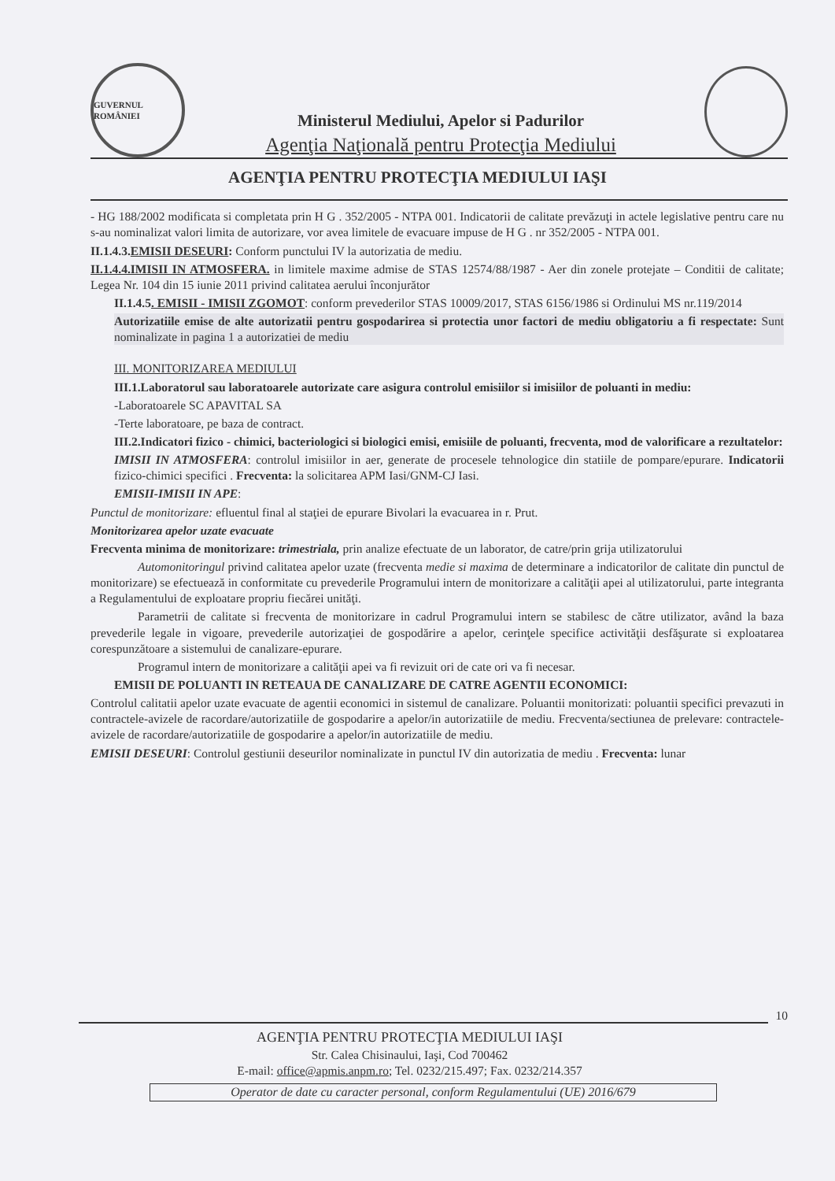GUVERNUL ROMÂNIEI
Ministerul Mediului, Apelor si Padurilor
Agenţia Naţională pentru Protecţia Mediului
AGENŢIA PENTRU PROTECŢIA MEDIULUI IAŞI
- HG 188/2002 modificata si completata prin H G . 352/2005 - NTPA 001. Indicatorii de calitate prevăzuţi in actele legislative pentru care nu s-au nominalizat valori limita de autorizare, vor avea limitele de evacuare impuse de H G . nr 352/2005 - NTPA 001.
II.1.4.3.EMISII DESEURI: Conform punctului IV la autorizatia de mediu.
II.1.4.4.IMISII IN ATMOSFERA. in limitele maxime admise de STAS 12574/88/1987 - Aer din zonele protejate – Conditii de calitate; Legea Nr. 104 din 15 iunie 2011 privind calitatea aerului înconjurător
II.1.4.5. EMISII - IMISII ZGOMOT: conform prevederilor STAS 10009/2017, STAS 6156/1986 si Ordinului MS nr.119/2014
Autorizatiile emise de alte autorizatii pentru gospodarirea si protectia unor factori de mediu obligatoriu a fi respectate: Sunt nominalizate in pagina 1 a autorizatiei de mediu
III. MONITORIZAREA MEDIULUI
III.1.Laboratorul sau laboratoarele autorizate care asigura controlul emisiilor si imisiilor de poluanti in mediu:
-Laboratoarele SC APAVITAL SA
-Terte laboratoare, pe baza de contract.
III.2.Indicatori fizico - chimici, bacteriologici si biologici emisi, emisiile de poluanti, frecventa, mod de valorificare a rezultatelor:
IMISII IN ATMOSFERA: controlul imisiilor in aer, generate de procesele tehnologice din statiile de pompare/epurare. Indicatorii fizico-chimici specifici . Frecventa: la solicitarea APM Iasi/GNM-CJ Iasi.
EMISII-IMISII IN APE:
Punctul de monitorizare: efluentul final al staţiei de epurare Bivolari la evacuarea in r. Prut.
Monitorizarea apelor uzate evacuate
Frecventa minima de monitorizare: trimestriala, prin analize efectuate de un laborator, de catre/prin grija utilizatorului
Automonitoringul privind calitatea apelor uzate (frecventa medie si maxima de determinare a indicatorilor de calitate din punctul de monitorizare) se efectuează in conformitate cu prevederile Programului intern de monitorizare a calităţii apei al utilizatorului, parte integranta a Regulamentului de exploatare propriu fiecărei unităţi.
Parametrii de calitate si frecventa de monitorizare in cadrul Programului intern se stabilesc de către utilizator, având la baza prevederile legale in vigoare, prevederile autorizaţiei de gospodărire a apelor, cerinţele specifice activităţii desfăşurate si exploatarea corespunzătoare a sistemului de canalizare-epurare.
Programul intern de monitorizare a calităţii apei va fi revizuit ori de cate ori va fi necesar.
EMISII DE POLUANTI IN RETEAUA DE CANALIZARE DE CATRE AGENTII ECONOMICI:
Controlul calitatii apelor uzate evacuate de agentii economici in sistemul de canalizare. Poluantii monitorizati: poluantii specifici prevazuti in contractele-avizele de racordare/autorizatiile de gospodarire a apelor/in autorizatiile de mediu. Frecventa/sectiunea de prelevare: contractele-avizele de racordare/autorizatiile de gospodarire a apelor/in autorizatiile de mediu.
EMISII DESEURI: Controlul gestiunii deseurilor nominalizate in punctul IV din autorizatia de mediu . Frecventa: lunar
10
AGENŢIA PENTRU PROTECŢIA MEDIULUI IAŞI
Str. Calea Chisinaului, Iaşi, Cod 700462
E-mail: office@apmis.anpm.ro; Tel. 0232/215.497; Fax. 0232/214.357
Operator de date cu caracter personal, conform Regulamentului (UE) 2016/679